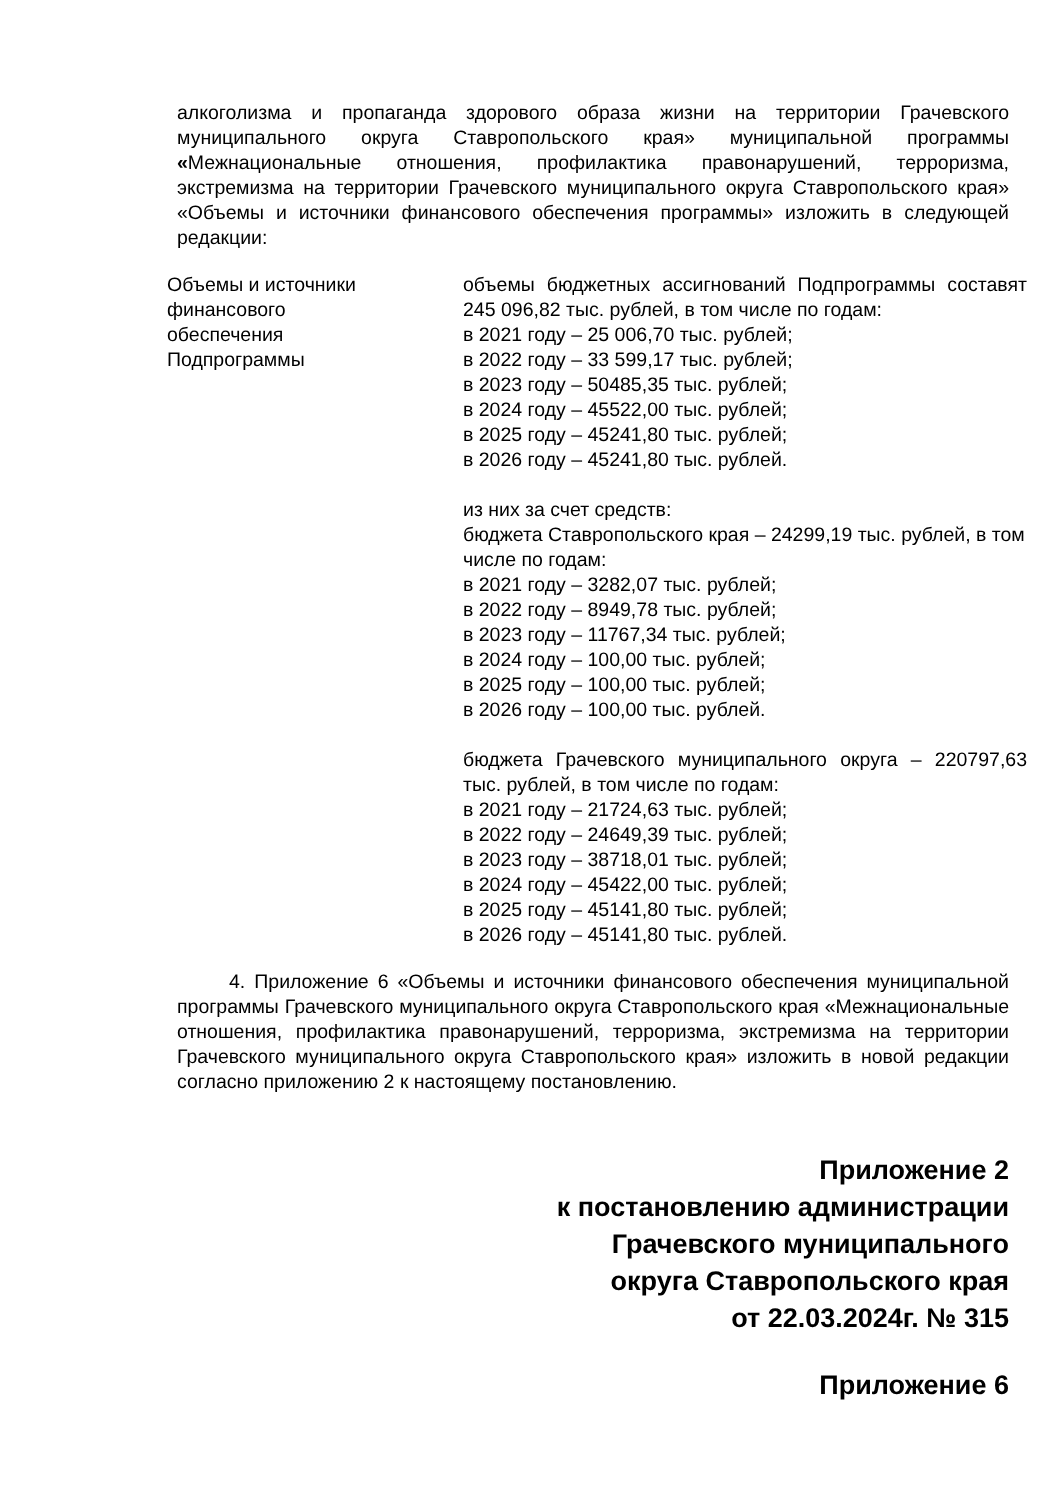алкоголизма и пропаганда здорового образа жизни на территории Грачевского муниципального округа Ставропольского края» муниципальной программы «Межнациональные отношения, профилактика правонарушений, терроризма, экстремизма на территории Грачевского муниципального округа Ставропольского края» «Объемы и источники финансового обеспечения программы» изложить в следующей редакции:
| Объемы и источники финансового обеспечения Подпрограммы | объемы бюджетных ассигнований Подпрограммы составят 245 096,82 тыс. рублей, в том числе по годам: в 2021 году – 25 006,70 тыс. рублей; в 2022 году – 33 599,17 тыс. рублей; в 2023 году – 50485,35 тыс. рублей; в 2024 году – 45522,00 тыс. рублей; в 2025 году – 45241,80 тыс. рублей; в 2026 году – 45241,80 тыс. рублей. из них за счет средств: бюджета Ставропольского края – 24299,19 тыс. рублей, в том числе по годам: в 2021 году – 3282,07 тыс. рублей; в 2022 году – 8949,78 тыс. рублей; в 2023 году – 11767,34 тыс. рублей; в 2024 году – 100,00 тыс. рублей; в 2025 году – 100,00 тыс. рублей; в 2026 году – 100,00 тыс. рублей. бюджета Грачевского муниципального округа – 220797,63 тыс. рублей, в том числе по годам: в 2021 году – 21724,63 тыс. рублей; в 2022 году – 24649,39 тыс. рублей; в 2023 году – 38718,01 тыс. рублей; в 2024 году – 45422,00 тыс. рублей; в 2025 году – 45141,80 тыс. рублей; в 2026 году – 45141,80 тыс. рублей. |
4. Приложение 6 «Объемы и источники финансового обеспечения муниципальной программы Грачевского муниципального округа Ставропольского края «Межнациональные отношения, профилактика правонарушений, терроризма, экстремизма на территории Грачевского муниципального округа Ставропольского края» изложить в новой редакции согласно приложению 2 к настоящему постановлению.
Приложение 2
к постановлению администрации
Грачевского муниципального
округа Ставропольского края
от 22.03.2024г. № 315
Приложение 6